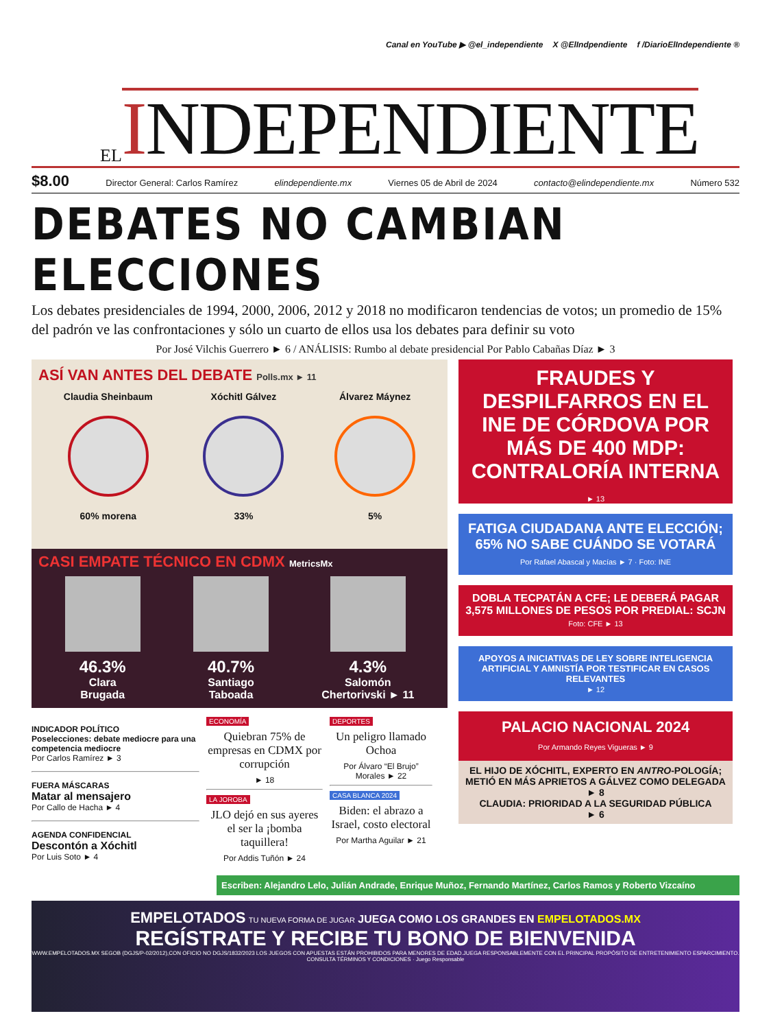Canal en YouTube ▶ @el_independiente X @ElIndpendiente f /DiarioElIndependiente ®
EL INDEPENDIENTE
$8.00 Director General: Carlos Ramírez elindependiente.mx Viernes 05 de Abril de 2024 contacto@elindependiente.mx Número 532
DEBATES NO CAMBIAN ELECCIONES
Los debates presidenciales de 1994, 2000, 2006, 2012 y 2018 no modificaron tendencias de votos; un promedio de 15% del padrón ve las confrontaciones y sólo un cuarto de ellos usa los debates para definir su voto
Por José Vilchis Guerrero ► 6 / ANÁLISIS: Rumbo al debate presidencial Por Pablo Cabañas Díaz ► 3
ASÍ VAN ANTES DEL DEBATE Polls.mx ► 11
Claudia Sheinbaum
60% morena
Xóchitl Gálvez
33%
Álvarez Máynez
5%
CASI EMPATE TÉCNICO EN CDMX MetricsMx
46.3%
Clara
Brugada
40.7%
Santiago
Taboada
4.3%
Salomón
Chertorivski ► 11
INDICADOR POLÍTICO
Poselecciones: debate mediocre para una competencia mediocre
Por Carlos Ramírez ► 3
FUERA MÁSCARAS
Matar al mensajero
Por Callo de Hacha ► 4
AGENDA CONFIDENCIAL
Descontón a Xóchitl
Por Luis Soto ► 4
ECONOMÍA
Quiebran 75% de empresas en CDMX por corrupción
► 18
LA JOROBA
JLO dejó en sus ayeres el ser la ¡bomba taquillera!
Por Addis Tuñón ► 24
DEPORTES
Un peligro llamado Ochoa
Por Álvaro “El Brujo” Morales ► 22
CASA BLANCA 2024
Biden: el abrazo a Israel, costo electoral
Por Martha Aguilar ► 21
FRAUDES Y DESPILFARROS EN EL INE DE CÓRDOVA POR MÁS DE 400 MDP: CONTRALORÍA INTERNA
► 13
FATIGA CIUDADANA ANTE ELECCIÓN; 65% NO SABE CUÁNDO SE VOTARÁ
Por Rafael Abascal y Macías ► 7 · Foto: INE
DOBLA TECPATÁN A CFE; LE DEBERÁ PAGAR 3,575 MILLONES DE PESOS POR PREDIAL: SCJN
Foto: CFE ► 13
APOYOS A INICIATIVAS DE LEY SOBRE INTELIGENCIA ARTIFICIAL Y AMNISTÍA POR TESTIFICAR EN CASOS RELEVANTES
► 12
PALACIO NACIONAL 2024
Por Armando Reyes Vigueras ► 9
EL HIJO DE XÓCHITL, EXPERTO EN ANTRO-POLOGÍA; METIÓ EN MÁS APRIETOS A GÁLVEZ COMO DELEGADA
► 8
CLAUDIA: PRIORIDAD A LA SEGURIDAD PÚBLICA
► 6
Escriben: Alejandro Lelo, Julián Andrade, Enrique Muñoz, Fernando Martínez, Carlos Ramos y Roberto Vizcaíno
EMPELOTADOS TU NUEVA FORMA DE JUGAR JUEGA COMO LOS GRANDES EN EMPELOTADOS.MX
REGÍSTRATE Y RECIBE TU BONO DE BIENVENIDA
WWW.EMPELOTADOS.MX SEGOB (DGJS/P-02/2012),CON OFICIO NO DGJS/1832/2023 LOS JUEGOS CON APUESTAS ESTÁN PROHIBIDOS PARA MENORES DE EDAD.JUEGA RESPONSABLEMENTE CON EL PRINCIPAL PROPÓSITO DE ENTRETENIMIENTO ESPARCIMIENTO. CONSULTA TÉRMINOS Y CONDICIONES · Juego Responsable